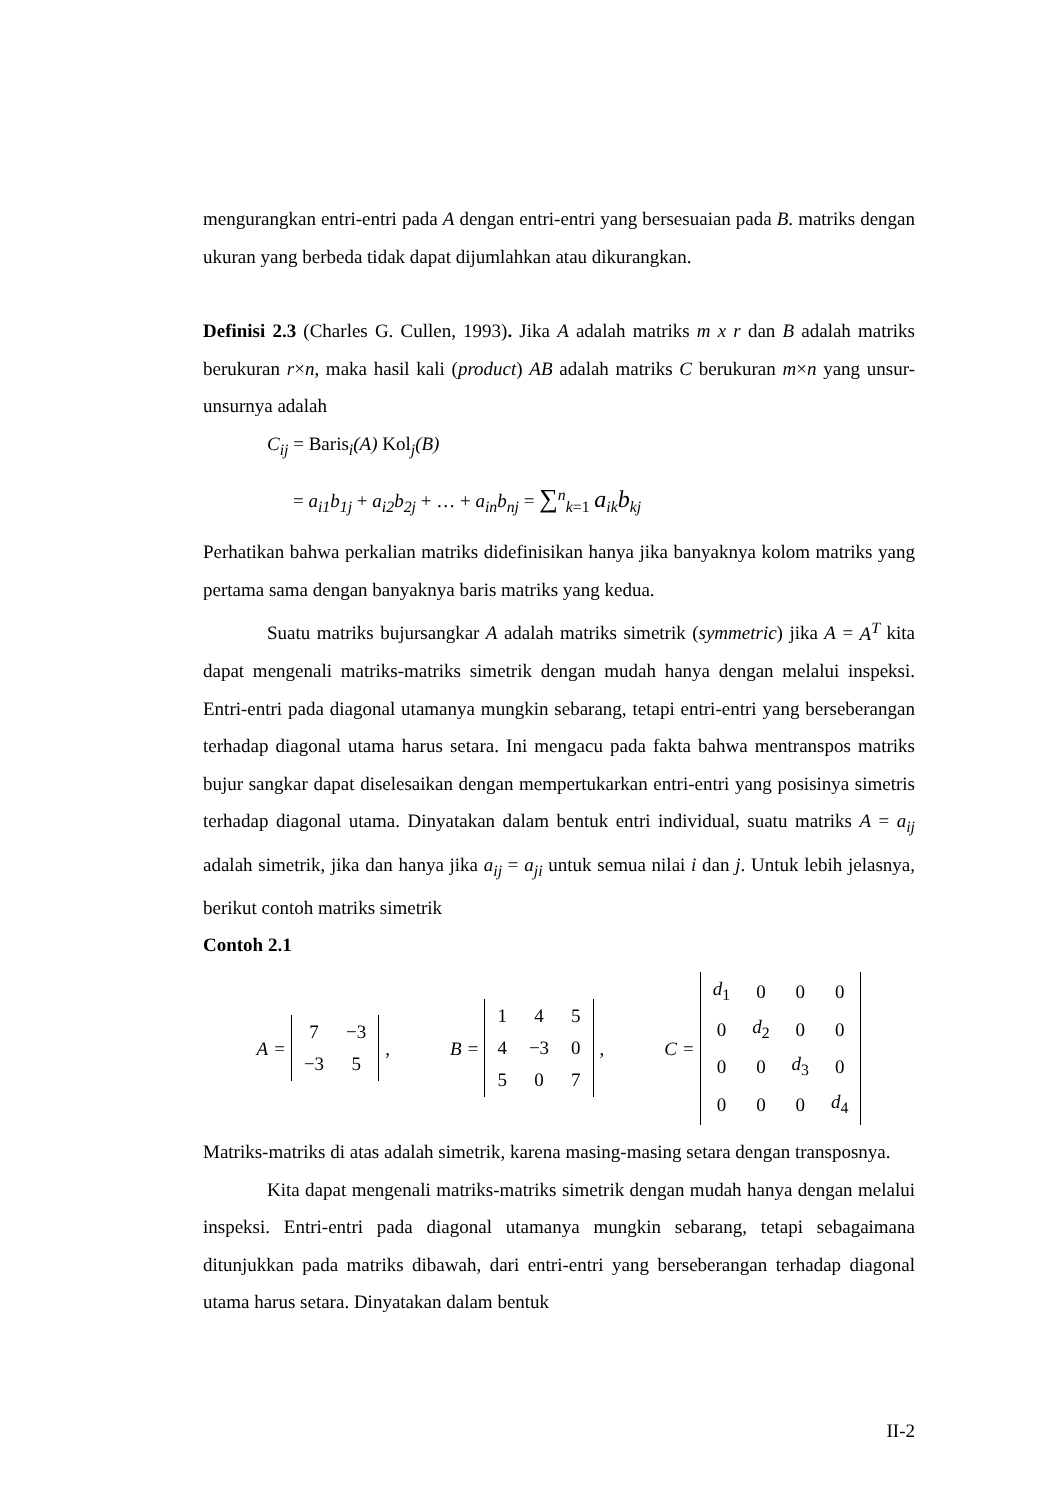mengurangkan entri-entri pada A dengan entri-entri yang bersesuaian pada B. matriks dengan ukuran yang berbeda tidak dapat dijumlahkan atau dikurangkan.
Definisi 2.3 (Charles G. Cullen, 1993). Jika A adalah matriks m x r dan B adalah matriks berukuran r×n, maka hasil kali (product) AB adalah matriks C berukuran m×n yang unsur-unsurnya adalah
C<sub>ij</sub> = Baris<sub>i</sub>(A) Kol<sub>j</sub>(B)
= a<sub>i1</sub>b<sub>1j</sub> + a<sub>i2</sub>b<sub>2j</sub> + … + a<sub>in</sub>b<sub>nj</sub> = ∑<sup>n</sup><sub>k=1</sub> a<sub>ik</sub>b<sub>kj</sub>
Perhatikan bahwa perkalian matriks didefinisikan hanya jika banyaknya kolom matriks yang pertama sama dengan banyaknya baris matriks yang kedua.
Suatu matriks bujursangkar A adalah matriks simetrik (symmetric) jika A = A<sup>T</sup> kita dapat mengenali matriks-matriks simetrik dengan mudah hanya dengan melalui inspeksi. Entri-entri pada diagonal utamanya mungkin sebarang, tetapi entri-entri yang berseberangan terhadap diagonal utama harus setara. Ini mengacu pada fakta bahwa mentranspos matriks bujur sangkar dapat diselesaikan dengan mempertukarkan entri-entri yang posisinya simetris terhadap diagonal utama. Dinyatakan dalam bentuk entri individual, suatu matriks A = a<sub>ij</sub> adalah simetrik, jika dan hanya jika a<sub>ij</sub> = a<sub>ji</sub> untuk semua nilai i dan j. Untuk lebih jelasnya, berikut contoh matriks simetrik
Contoh 2.1
A =
| 7 | −3 |
| −3 | 5 |
,
B =
| 1 | 4 | 5 |
| 4 | −3 | 0 |
| 5 | 0 | 7 |
,
C =
| d<sub>1</sub> | 0 | 0 | 0 |
| 0 | d<sub>2</sub> | 0 | 0 |
| 0 | 0 | d<sub>3</sub> | 0 |
| 0 | 0 | 0 | d<sub>4</sub> |
Matriks-matriks di atas adalah simetrik, karena masing-masing setara dengan transposnya.
Kita dapat mengenali matriks-matriks simetrik dengan mudah hanya dengan melalui inspeksi. Entri-entri pada diagonal utamanya mungkin sebarang, tetapi sebagaimana ditunjukkan pada matriks dibawah, dari entri-entri yang berseberangan terhadap diagonal utama harus setara. Dinyatakan dalam bentuk
II-2